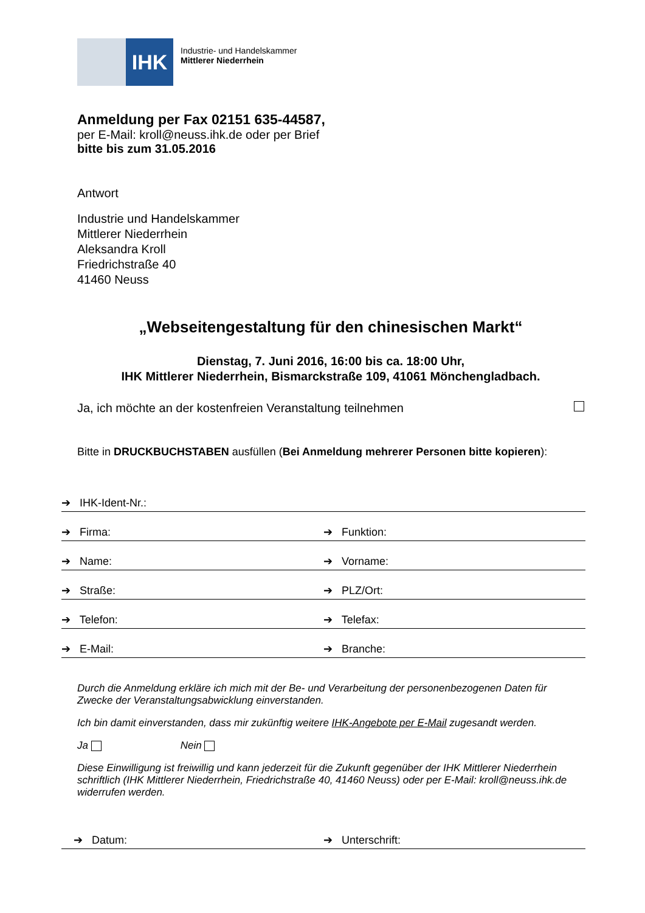IHK
Industrie- und Handelskammer
Mittlerer Niederrhein
Anmeldung per Fax 02151 635-44587,
per E-Mail: kroll@neuss.ihk.de oder per Brief
bitte bis zum 31.05.2016
Antwort
Industrie und Handelskammer
Mittlerer Niederrhein
Aleksandra Kroll
Friedrichstraße 40
41460 Neuss
„Webseitengestaltung für den chinesischen Markt“
Dienstag, 7. Juni 2016, 16:00 bis ca. 18:00 Uhr,
IHK Mittlerer Niederrhein, Bismarckstraße 109, 41061 Mönchengladbach.
Ja, ich möchte an der kostenfreien Veranstaltung teilnehmen
Bitte in DRUCKBUCHSTABEN ausfüllen (Bei Anmeldung mehrerer Personen bitte kopieren):
➔ IHK-Ident-Nr.:
➔ Firma: ➔ Funktion:
➔ Name: ➔ Vorname:
➔ Straße: ➔ PLZ/Ort:
➔ Telefon: ➔ Telefax:
➔ E-Mail: ➔ Branche:
Durch die Anmeldung erkläre ich mich mit der Be- und Verarbeitung der personenbezogenen Daten für Zwecke der Veranstaltungsabwicklung einverstanden.
Ich bin damit einverstanden, dass mir zukünftig weitere IHK-Angebote per E-Mail zugesandt werden.
Ja Nein
Diese Einwilligung ist freiwillig und kann jederzeit für die Zukunft gegenüber der IHK Mittlerer Niederrhein schriftlich (IHK Mittlerer Niederrhein, Friedrichstraße 40, 41460 Neuss) oder per E-Mail: kroll@neuss.ihk.de widerrufen werden.
➔ Datum: ➔ Unterschrift: